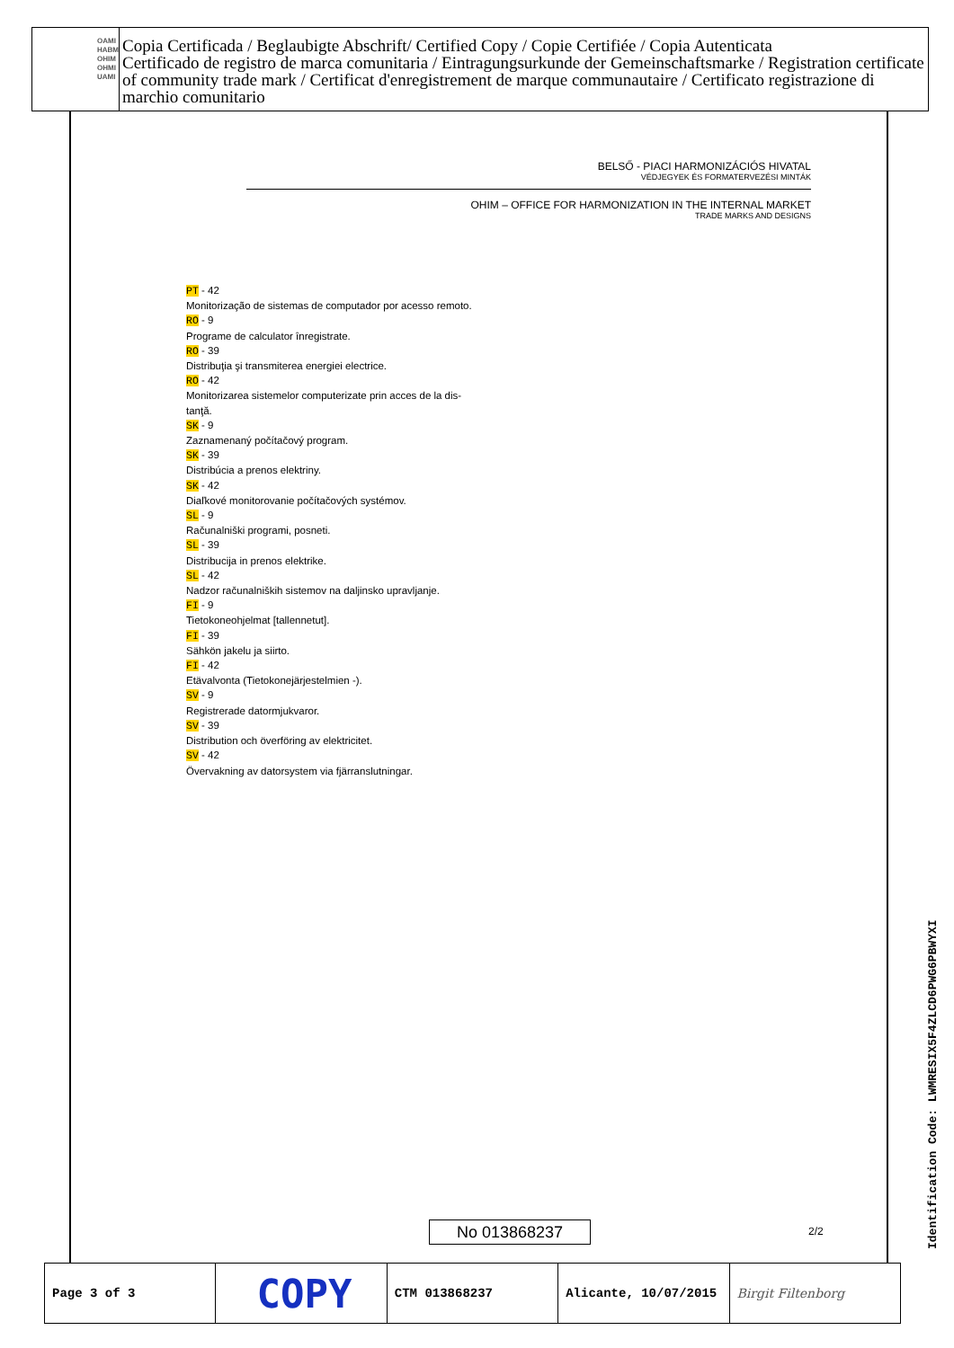OAMI
HABM
OHIM
OHMI
UAMI
Copia Certificada / Beglaubigte Abschrift/ Certified Copy / Copie Certifiée / Copia Autenticata
Certificado de registro de marca comunitaria / Eintragungsurkunde der Gemeinschaftsmarke / Registration certificate of community trade mark / Certificat d'enregistrement de marque communautaire / Certificato registrazione di marchio comunitario
BELSŐ - PIACI HARMONIZÁCIÓS HIVATAL
VÉDJEGYEK ÉS FORMATERVEZÉSI MINTÁK
OHIM – OFFICE FOR HARMONIZATION IN THE INTERNAL MARKET
TRADE MARKS AND DESIGNS
PT - 42
Monitorização de sistemas de computador por acesso remoto.
RO - 9
Programe de calculator înregistrate.
RO - 39
Distribuţia şi transmiterea energiei electrice.
RO - 42
Monitorizarea sistemelor computerizate prin acces de la dis-
tanţă.
SK - 9
Zaznamenaný počítačový program.
SK - 39
Distribúcia a prenos elektriny.
SK - 42
Diaľkové monitorovanie počítačových systémov.
SL - 9
Računalniški programi, posneti.
SL - 39
Distribucija in prenos elektrike.
SL - 42
Nadzor računalniških sistemov na daljinsko upravljanje.
FI - 9
Tietokoneohjelmat [tallennetut].
FI - 39
Sähkön jakelu ja siirto.
FI - 42
Etävalvonta (Tietokonejärjestelmien -).
SV - 9
Registrerade datormjukvaror.
SV - 39
Distribution och överföring av elektricitet.
SV - 42
Övervakning av datorsystem via fjärranslutningar.
No 013868237 2/2
Identification Code: LWMRESIX5F4ZLCD6PWG6PBWYXI
| Page 3 of 3 | COPY | CTM 013868237 | Alicante, 10/07/2015 | Birgit Filtenborg |